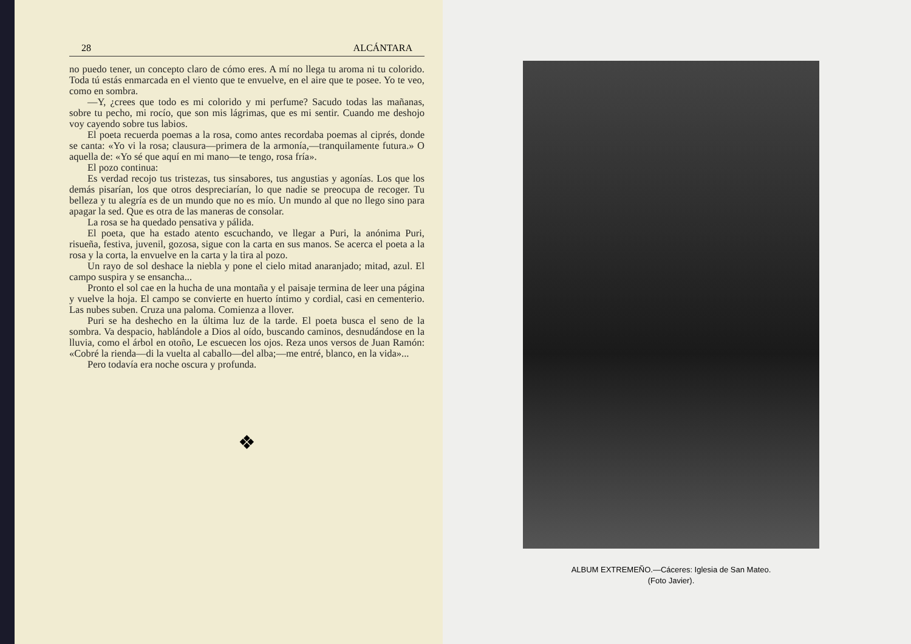28 ALCÁNTARA
no puedo tener, un concepto claro de cómo eres. A mí no llega tu aroma ni tu colorido. Toda tú estás enmarcada en el viento que te envuelve, en el aire que te posee. Yo te veo, como en sombra.
—Y, ¿crees que todo es mi colorido y mi perfume? Sacudo todas las mañanas, sobre tu pecho, mi rocío, que son mis lágrimas, que es mi sentir. Cuando me deshojo voy cayendo sobre tus labios.
El poeta recuerda poemas a la rosa, como antes recordaba poemas al ciprés, donde se canta: «Yo vi la rosa; clausura—primera de la armonía,—tranquilamente futura.» O aquella de: «Yo sé que aquí en mi mano—te tengo, rosa fría».
El pozo continua:
Es verdad recojo tus tristezas, tus sinsabores, tus angustias y agonías. Los que los demás pisarían, los que otros despreciarían, lo que nadie se preocupa de recoger. Tu belleza y tu alegría es de un mundo que no es mío. Un mundo al que no llego sino para apagar la sed. Que es otra de las maneras de consolar.
La rosa se ha quedado pensativa y pálida.
El poeta, que ha estado atento escuchando, ve llegar a Puri, la anónima Puri, risueña, festiva, juvenil, gozosa, sigue con la carta en sus manos. Se acerca el poeta a la rosa y la corta, la envuelve en la carta y la tira al pozo.
Un rayo de sol deshace la niebla y pone el cielo mitad anaranjado; mitad, azul. El campo suspira y se ensancha...
Pronto el sol cae en la hucha de una montaña y el paisaje termina de leer una página y vuelve la hoja. El campo se convierte en huerto íntimo y cordial, casi en cementerio. Las nubes suben. Cruza una paloma. Comienza a llover.
Puri se ha deshecho en la última luz de la tarde. El poeta busca el seno de la sombra. Va despacio, hablándole a Dios al oído, buscando caminos, desnudándose en la lluvia, como el árbol en otoño, Le escuecen los ojos. Reza unos versos de Juan Ramón: «Cobré la rienda—di la vuelta al caballo—del alba;—me entré, blanco, en la vida»...
Pero todavía era noche oscura y profunda.
❖
ALBUM EXTREMEÑO.—Cáceres: Iglesia de San Mateo.
(Foto Javier).